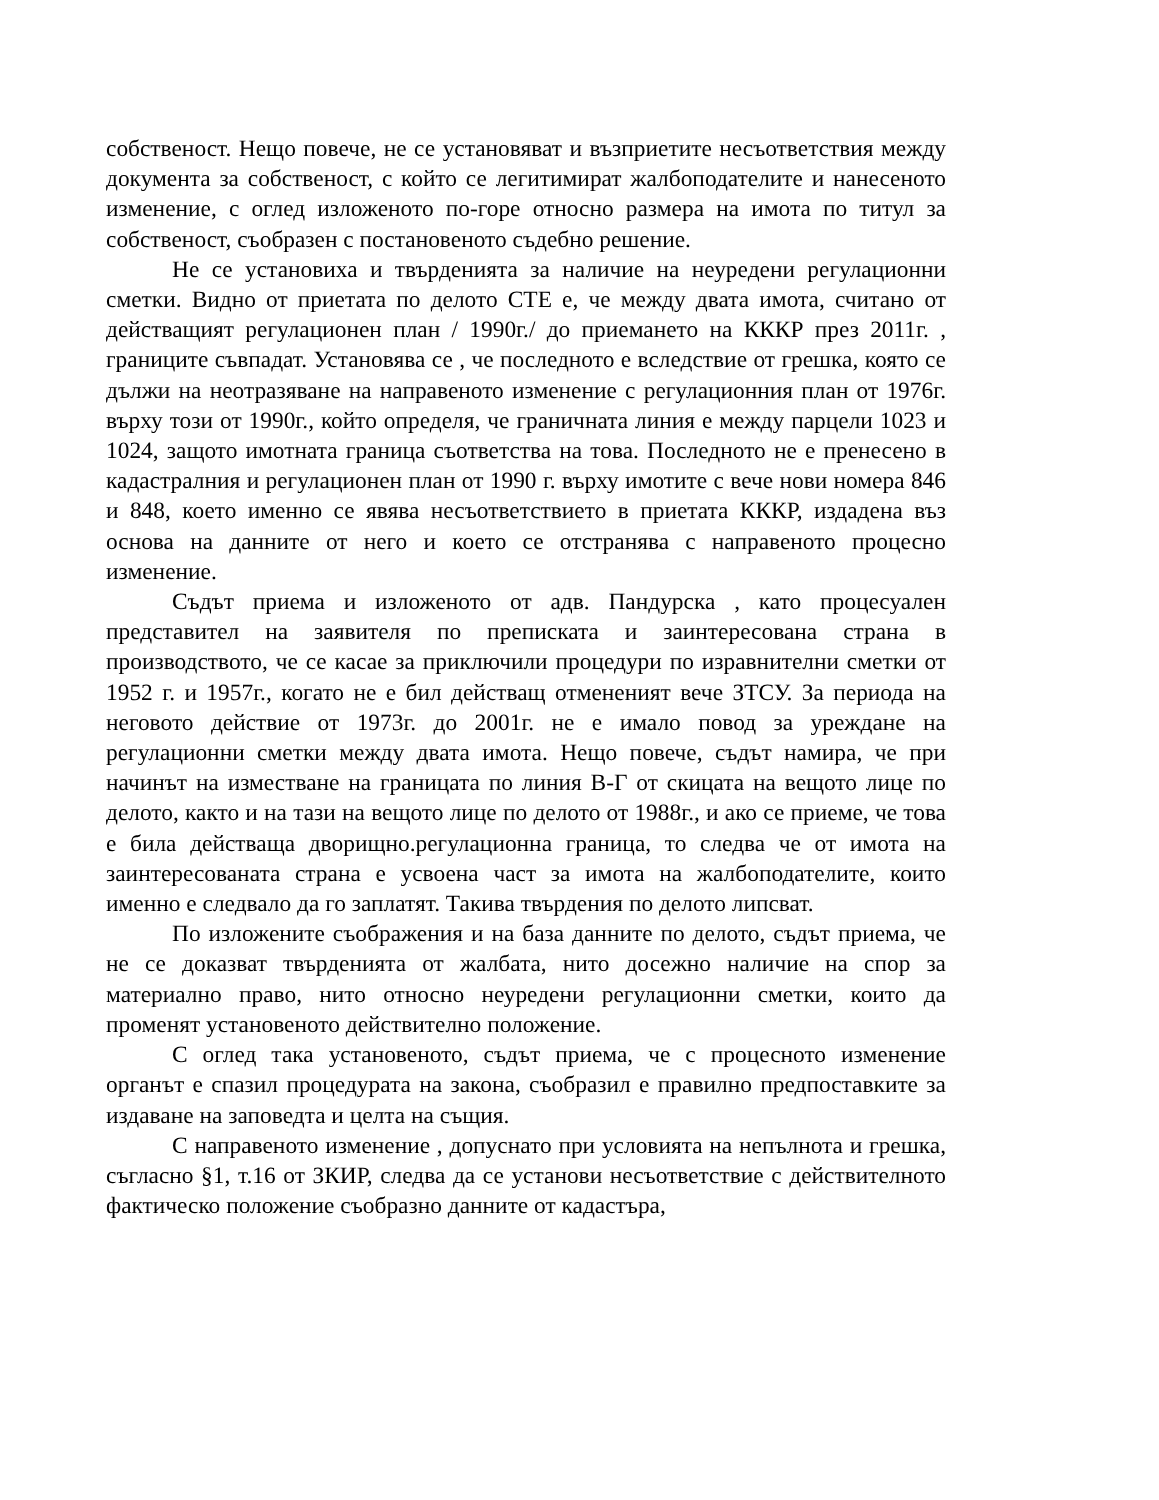собственост. Нещо повече, не се установяват и възприетите несъответствия между документа за собственост, с който се легитимират жалбоподателите и нанесеното изменение, с оглед изложеното по-горе относно размера на имота по титул за собственост, съобразен с постановеното съдебно решение.
Не се установиха и твърденията за наличие на неуредени регулационни сметки. Видно от приетата по делото СТЕ е, че между двата имота, считано от действащият регулационен план / 1990г./ до приемането на КККР през 2011г. , границите съвпадат. Установява се , че последното е вследствие от грешка, която се дължи на неотразяване на направеното изменение с регулационния план от 1976г. върху този от 1990г., който определя, че граничната линия е между парцели 1023 и 1024, защото имотната граница съответства на това. Последното не е пренесено в кадастралния и регулационен план от 1990 г. върху имотите с вече нови номера 846 и 848, което именно се явява несъответствието в приетата КККР, издадена въз основа на данните от него и което се отстранява с направеното процесно изменение.
Съдът приема и изложеното от адв. Пандурска , като процесуален представител на заявителя по преписката и заинтересована страна в производството, че се касае за приключили процедури по изравнителни сметки от 1952 г. и 1957г., когато не е бил действащ отмененият вече ЗТСУ. За периода на неговото действие от 1973г. до 2001г. не е имало повод за уреждане на регулационни сметки между двата имота. Нещо повече, съдът намира, че при начинът на изместване на границата по линия В-Г от скицата на вещото лице по делото, както и на тази на вещото лице по делото от 1988г., и ако се приеме, че това е била действаща дворищно.регулационна граница, то следва че от имота на заинтересованата страна е усвоена част за имота на жалбоподателите, които именно е следвало да го заплатят. Такива твърдения по делото липсват.
По изложените съображения и на база данните по делото, съдът приема, че не се доказват твърденията от жалбата, нито досежно наличие на спор за материално право, нито относно неуредени регулационни сметки, които да променят установеното действително положение.
С оглед така установеното, съдът приема, че с процесното изменение органът е спазил процедурата на закона, съобразил е правилно предпоставките за издаване на заповедта и целта на същия.
С направеното изменение , допуснато при условията на непълнота и грешка, съгласно §1, т.16 от ЗКИР, следва да се установи несъответствие с действителното фактическо положение съобразно данните от кадастъра,